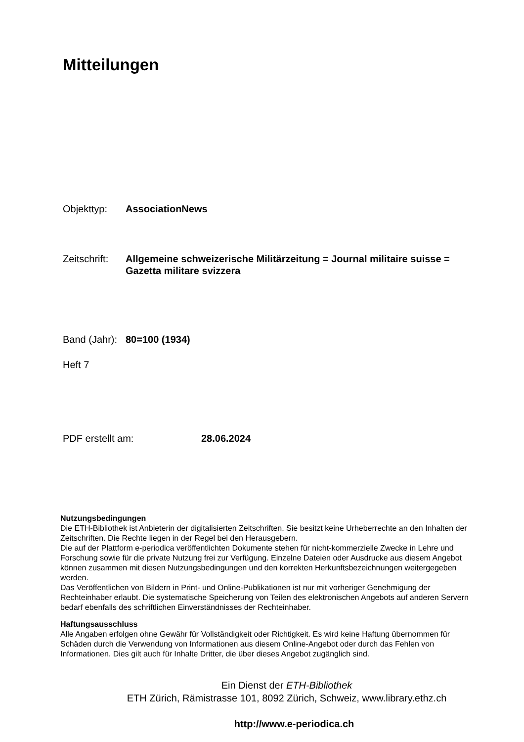Mitteilungen
Objekttyp: AssociationNews
Zeitschrift:
Allgemeine schweizerische Militärzeitung = Journal militaire suisse = Gazetta militare svizzera
Band (Jahr):
80=100 (1934)
Heft 7
PDF erstellt am: 28.06.2024
Nutzungsbedingungen
Die ETH-Bibliothek ist Anbieterin der digitalisierten Zeitschriften. Sie besitzt keine Urheberrechte an den Inhalten der Zeitschriften. Die Rechte liegen in der Regel bei den Herausgebern.
Die auf der Plattform e-periodica veröffentlichten Dokumente stehen für nicht-kommerzielle Zwecke in Lehre und Forschung sowie für die private Nutzung frei zur Verfügung. Einzelne Dateien oder Ausdrucke aus diesem Angebot können zusammen mit diesen Nutzungsbedingungen und den korrekten Herkunftsbezeichnungen weitergegeben werden.
Das Veröffentlichen von Bildern in Print- und Online-Publikationen ist nur mit vorheriger Genehmigung der Rechteinhaber erlaubt. Die systematische Speicherung von Teilen des elektronischen Angebots auf anderen Servern bedarf ebenfalls des schriftlichen Einverständnisses der Rechteinhaber.
Haftungsausschluss
Alle Angaben erfolgen ohne Gewähr für Vollständigkeit oder Richtigkeit. Es wird keine Haftung übernommen für Schäden durch die Verwendung von Informationen aus diesem Online-Angebot oder durch das Fehlen von Informationen. Dies gilt auch für Inhalte Dritter, die über dieses Angebot zugänglich sind.
Ein Dienst der ETH-Bibliothek
ETH Zürich, Rämistrasse 101, 8092 Zürich, Schweiz, www.library.ethz.ch
http://www.e-periodica.ch